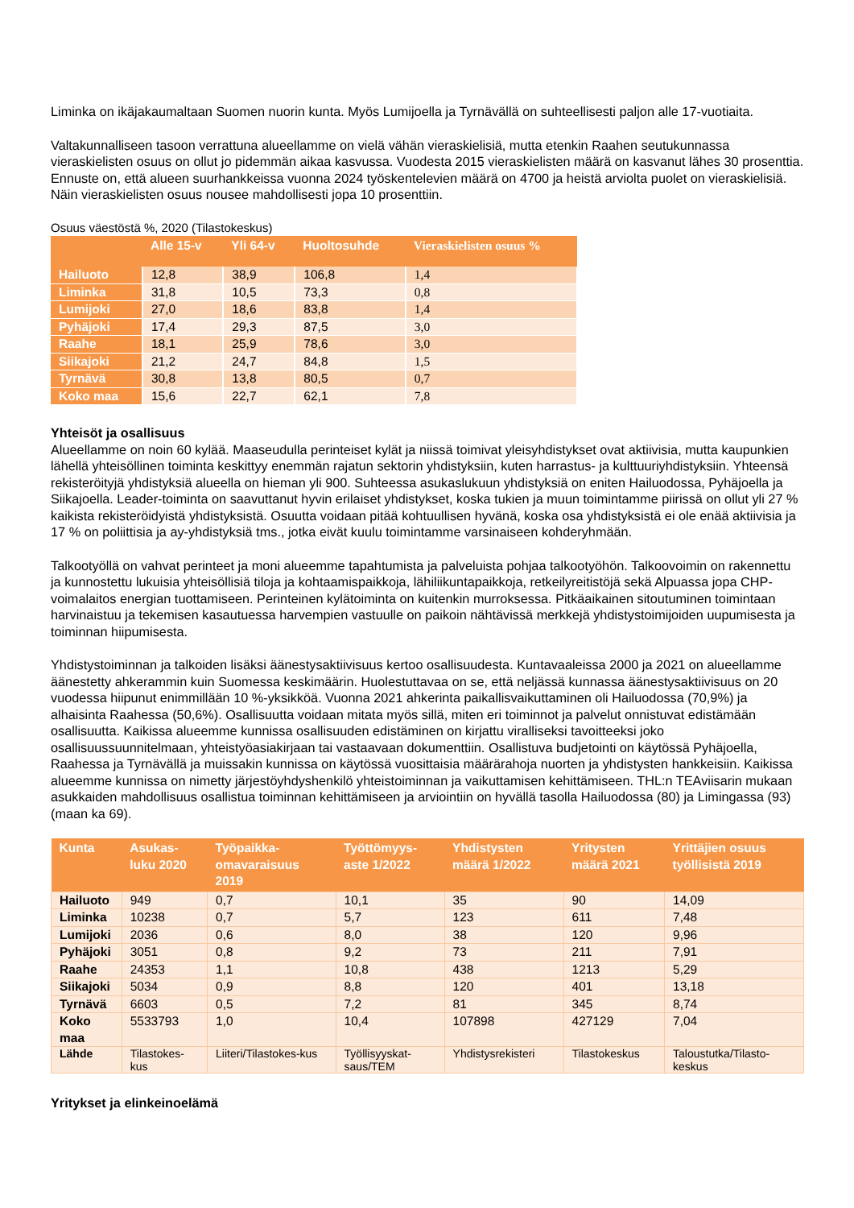Liminka on ikäjakaumaltaan Suomen nuorin kunta. Myös Lumijoella ja Tyrnävällä on suhteellisesti paljon alle 17-vuotiaita.
Valtakunnalliseen tasoon verrattuna alueellamme on vielä vähän vieraskielisiä, mutta etenkin Raahen seutukunnassa vieraskielisten osuus on ollut jo pidemmän aikaa kasvussa. Vuodesta 2015 vieraskielisten määrä on kasvanut lähes 30 prosenttia. Ennuste on, että alueen suurhankkeissa vuonna 2024 työskentelevien määrä on 4700 ja heistä arviolta puolet on vieraskielisiä. Näin vieraskielisten osuus nousee mahdollisesti jopa 10 prosenttiin.
Osuus väestöstä %, 2020 (Tilastokeskus)
| | Alle 15-v | Yli 64-v | Huoltosuhde | Vieraskielisten osuus % |
| --- | --- | --- | --- | --- |
| Hailuoto | 12,8 | 38,9 | 106,8 | 1,4 |
| Liminka | 31,8 | 10,5 | 73,3 | 0,8 |
| Lumijoki | 27,0 | 18,6 | 83,8 | 1,4 |
| Pyhäjoki | 17,4 | 29,3 | 87,5 | 3,0 |
| Raahe | 18,1 | 25,9 | 78,6 | 3,0 |
| Siikajoki | 21,2 | 24,7 | 84,8 | 1,5 |
| Tyrnävä | 30,8 | 13,8 | 80,5 | 0,7 |
| Koko maa | 15,6 | 22,7 | 62,1 | 7,8 |
Yhteisöt ja osallisuus
Alueellamme on noin 60 kylää. Maaseudulla perinteiset kylät ja niissä toimivat yleisyhdistykset ovat aktiivisia, mutta kaupunkien lähellä yhteisöllinen toiminta keskittyy enemmän rajatun sektorin yhdistyksiin, kuten harrastus- ja kulttuuriyhdistyksiin. Yhteensä rekisteröityjä yhdistyksiä alueella on hieman yli 900. Suhteessa asukaslukuun yhdistyksiä on eniten Hailuodossa, Pyhäjoella ja Siikajoella. Leader-toiminta on saavuttanut hyvin erilaiset yhdistykset, koska tukien ja muun toimintamme piirissä on ollut yli 27 % kaikista rekisteröidyistä yhdistyksistä. Osuutta voidaan pitää kohtuullisen hyvänä, koska osa yhdistyksistä ei ole enää aktiivisia ja 17 % on poliittisia ja ay-yhdistyksiä tms., jotka eivät kuulu toimintamme varsinaiseen kohderyhmään.
Talkootyöllä on vahvat perinteet ja moni alueemme tapahtumista ja palveluista pohjaa talkootyöhön. Talkoovoimin on rakennettu ja kunnostettu lukuisia yhteisöllisiä tiloja ja kohtaamispaikkoja, lähiliikuntapaikkoja, retkeilyreitistöjä sekä Alpuassa jopa CHP-voimalaitos energian tuottamiseen. Perinteinen kylätoiminta on kuitenkin murroksessa. Pitkäaikainen sitoutuminen toimintaan harvinaistuu ja tekemisen kasautuessa harvempien vastuulle on paikoin nähtävissä merkkejä yhdistystoimijoiden uupumisesta ja toiminnan hiipumisesta.
Yhdistystoiminnan ja talkoiden lisäksi äänestysaktiivisuus kertoo osallisuudesta. Kuntavaaleissa 2000 ja 2021 on alueellamme äänestetty ahkerammin kuin Suomessa keskimäärin. Huolestuttavaa on se, että neljässä kunnassa äänestysaktiivisuus on 20 vuodessa hiipunut enimmillään 10 %-yksikköä. Vuonna 2021 ahkerinta paikallisvaikuttaminen oli Hailuodossa (70,9%) ja alhaisinta Raahessa (50,6%). Osallisuutta voidaan mitata myös sillä, miten eri toiminnot ja palvelut onnistuvat edistämään osallisuutta. Kaikissa alueemme kunnissa osallisuuden edistäminen on kirjattu viralliseksi tavoitteeksi joko osallisuussuunnitelmaan, yhteistyöasiakirjaan tai vastaavaan dokumenttiin. Osallistuva budjetointi on käytössä Pyhäjoella, Raahessa ja Tyrnävällä ja muissakin kunnissa on käytössä vuosittaisia määrärahoja nuorten ja yhdistysten hankkeisiin. Kaikissa alueemme kunnissa on nimetty järjestöyhdyshenkilö yhteistoiminnan ja vaikuttamisen kehittämiseen. THL:n TEAviisarin mukaan asukkaiden mahdollisuus osallistua toiminnan kehittämiseen ja arviointiin on hyvällä tasolla Hailuodossa (80) ja Limingassa (93) (maan ka 69).
| Kunta | Asukas-luku 2020 | Työpaikka-omavaraisuus 2019 | Työttömyys-aste 1/2022 | Yhdistysten määrä 1/2022 | Yritysten määrä 2021 | Yrittäjien osuus työllisistä 2019 |
| --- | --- | --- | --- | --- | --- | --- |
| Hailuoto | 949 | 0,7 | 10,1 | 35 | 90 | 14,09 |
| Liminka | 10238 | 0,7 | 5,7 | 123 | 611 | 7,48 |
| Lumijoki | 2036 | 0,6 | 8,0 | 38 | 120 | 9,96 |
| Pyhäjoki | 3051 | 0,8 | 9,2 | 73 | 211 | 7,91 |
| Raahe | 24353 | 1,1 | 10,8 | 438 | 1213 | 5,29 |
| Siikajoki | 5034 | 0,9 | 8,8 | 120 | 401 | 13,18 |
| Tyrnävä | 6603 | 0,5 | 7,2 | 81 | 345 | 8,74 |
| Koko maa | 5533793 | 1,0 | 10,4 | 107898 | 427129 | 7,04 |
| Lähde | Tilastokes-kus | Liiteri/Tilastokes-kus | Työllisyyskat-saus/TEM | Yhdistysrekisteri | Tilastokeskus | Taloustutka/Tilasto-keskus |
Yritykset ja elinkeinoelämä